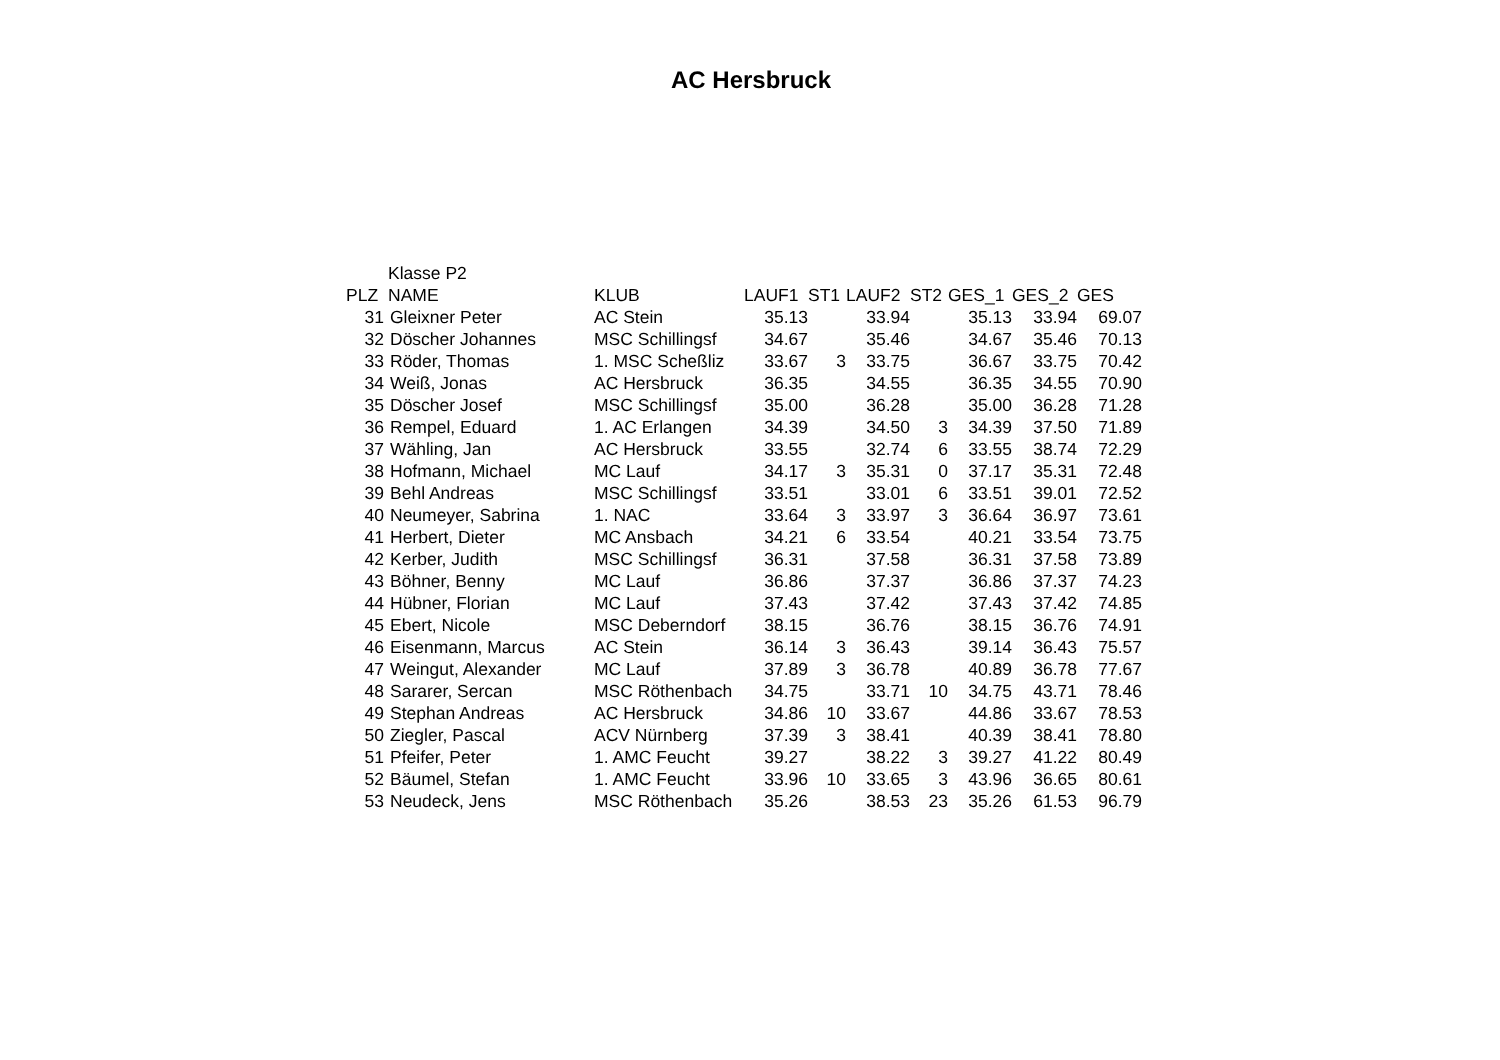AC Hersbruck
| | Klasse P2 | | | | | | | | |
| PLZ | NAME | KLUB | LAUF1 | ST1 | LAUF2 | ST2 | GES_1 | GES_2 | GES |
| 31 | Gleixner Peter | AC Stein | 35.13 | | 33.94 | | 35.13 | 33.94 | 69.07 |
| 32 | Döscher Johannes | MSC Schillingsf | 34.67 | | 35.46 | | 34.67 | 35.46 | 70.13 |
| 33 | Röder, Thomas | 1. MSC Scheßliz | 33.67 | 3 | 33.75 | | 36.67 | 33.75 | 70.42 |
| 34 | Weiß, Jonas | AC Hersbruck | 36.35 | | 34.55 | | 36.35 | 34.55 | 70.90 |
| 35 | Döscher Josef | MSC Schillingsf | 35.00 | | 36.28 | | 35.00 | 36.28 | 71.28 |
| 36 | Rempel, Eduard | 1. AC Erlangen | 34.39 | | 34.50 | 3 | 34.39 | 37.50 | 71.89 |
| 37 | Wähling, Jan | AC Hersbruck | 33.55 | | 32.74 | 6 | 33.55 | 38.74 | 72.29 |
| 38 | Hofmann, Michael | MC Lauf | 34.17 | 3 | 35.31 | 0 | 37.17 | 35.31 | 72.48 |
| 39 | Behl Andreas | MSC Schillingsf | 33.51 | | 33.01 | 6 | 33.51 | 39.01 | 72.52 |
| 40 | Neumeyer, Sabrina | 1. NAC | 33.64 | 3 | 33.97 | 3 | 36.64 | 36.97 | 73.61 |
| 41 | Herbert, Dieter | MC Ansbach | 34.21 | 6 | 33.54 | | 40.21 | 33.54 | 73.75 |
| 42 | Kerber, Judith | MSC Schillingsf | 36.31 | | 37.58 | | 36.31 | 37.58 | 73.89 |
| 43 | Böhner, Benny | MC Lauf | 36.86 | | 37.37 | | 36.86 | 37.37 | 74.23 |
| 44 | Hübner, Florian | MC Lauf | 37.43 | | 37.42 | | 37.43 | 37.42 | 74.85 |
| 45 | Ebert, Nicole | MSC Deberndorf | 38.15 | | 36.76 | | 38.15 | 36.76 | 74.91 |
| 46 | Eisenmann, Marcus | AC Stein | 36.14 | 3 | 36.43 | | 39.14 | 36.43 | 75.57 |
| 47 | Weingut, Alexander | MC Lauf | 37.89 | 3 | 36.78 | | 40.89 | 36.78 | 77.67 |
| 48 | Sararer, Sercan | MSC Röthenbach | 34.75 | | 33.71 | 10 | 34.75 | 43.71 | 78.46 |
| 49 | Stephan Andreas | AC Hersbruck | 34.86 | 10 | 33.67 | | 44.86 | 33.67 | 78.53 |
| 50 | Ziegler, Pascal | ACV Nürnberg | 37.39 | 3 | 38.41 | | 40.39 | 38.41 | 78.80 |
| 51 | Pfeifer, Peter | 1. AMC Feucht | 39.27 | | 38.22 | 3 | 39.27 | 41.22 | 80.49 |
| 52 | Bäumel, Stefan | 1. AMC Feucht | 33.96 | 10 | 33.65 | 3 | 43.96 | 36.65 | 80.61 |
| 53 | Neudeck, Jens | MSC Röthenbach | 35.26 | | 38.53 | 23 | 35.26 | 61.53 | 96.79 |